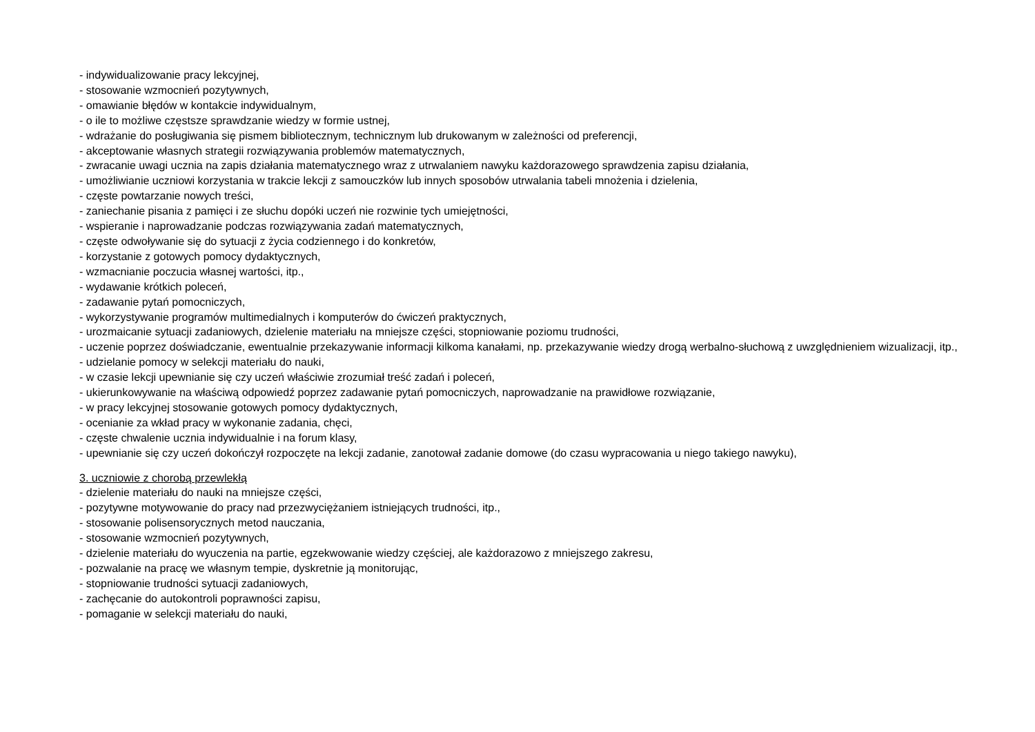- indywidualizowanie pracy lekcyjnej,
- stosowanie wzmocnień pozytywnych,
- omawianie błędów w kontakcie indywidualnym,
- o ile to możliwe częstsze sprawdzanie wiedzy w formie ustnej,
- wdrażanie do posługiwania się pismem bibliotecznym, technicznym lub drukowanym w zależności od preferencji,
- akceptowanie własnych strategii rozwiązywania problemów matematycznych,
- zwracanie uwagi ucznia na zapis działania matematycznego wraz z utrwalaniem nawyku każdorazowego sprawdzenia zapisu działania,
- umożliwianie uczniowi korzystania w trakcie lekcji z samouczków lub innych sposobów utrwalania tabeli mnożenia i dzielenia,
- częste powtarzanie nowych treści,
- zaniechanie pisania z pamięci i ze słuchu dopóki uczeń nie rozwinie tych umiejętności,
- wspieranie i naprowadzanie podczas rozwiązywania zadań matematycznych,
- częste odwoływanie się do sytuacji z życia codziennego i do konkretów,
- korzystanie z gotowych pomocy dydaktycznych,
- wzmacnianie poczucia własnej wartości, itp.,
- wydawanie krótkich poleceń,
- zadawanie pytań pomocniczych,
- wykorzystywanie programów multimedialnych i komputerów do ćwiczeń praktycznych,
- urozmaicanie sytuacji zadaniowych, dzielenie materiału na mniejsze części, stopniowanie poziomu trudności,
- uczenie poprzez doświadczanie, ewentualnie przekazywanie informacji kilkoma kanałami, np. przekazywanie wiedzy drogą werbalno-słuchową z uwzględnieniem wizualizacji, itp.,
- udzielanie pomocy w selekcji materiału do nauki,
- w czasie lekcji upewnianie się czy uczeń właściwie zrozumiał treść zadań i poleceń,
- ukierunkowywanie na właściwą odpowiedź poprzez zadawanie pytań pomocniczych, naprowadzanie na prawidłowe rozwiązanie,
- w pracy lekcyjnej stosowanie gotowych pomocy dydaktycznych,
- ocenianie za wkład pracy w wykonanie zadania, chęci,
- częste chwalenie ucznia indywidualnie i na forum klasy,
- upewnianie się czy uczeń dokończył rozpoczęte na lekcji zadanie, zanotował zadanie domowe (do czasu wypracowania u niego takiego nawyku),
3. uczniowie z chorobą przewlekłą
- dzielenie materiału do nauki na mniejsze części,
- pozytywne motywowanie do pracy nad przezwyciężaniem istniejących trudności, itp.,
- stosowanie polisensorycznych metod nauczania,
- stosowanie wzmocnień pozytywnych,
- dzielenie materiału do wyuczenia na partie, egzekwowanie wiedzy częściej, ale każdorazowo z mniejszego zakresu,
- pozwalanie na pracę we własnym tempie, dyskretnie ją monitorując,
- stopniowanie trudności sytuacji zadaniowych,
- zachęcanie do autokontroli poprawności zapisu,
- pomaganie w selekcji materiału do nauki,